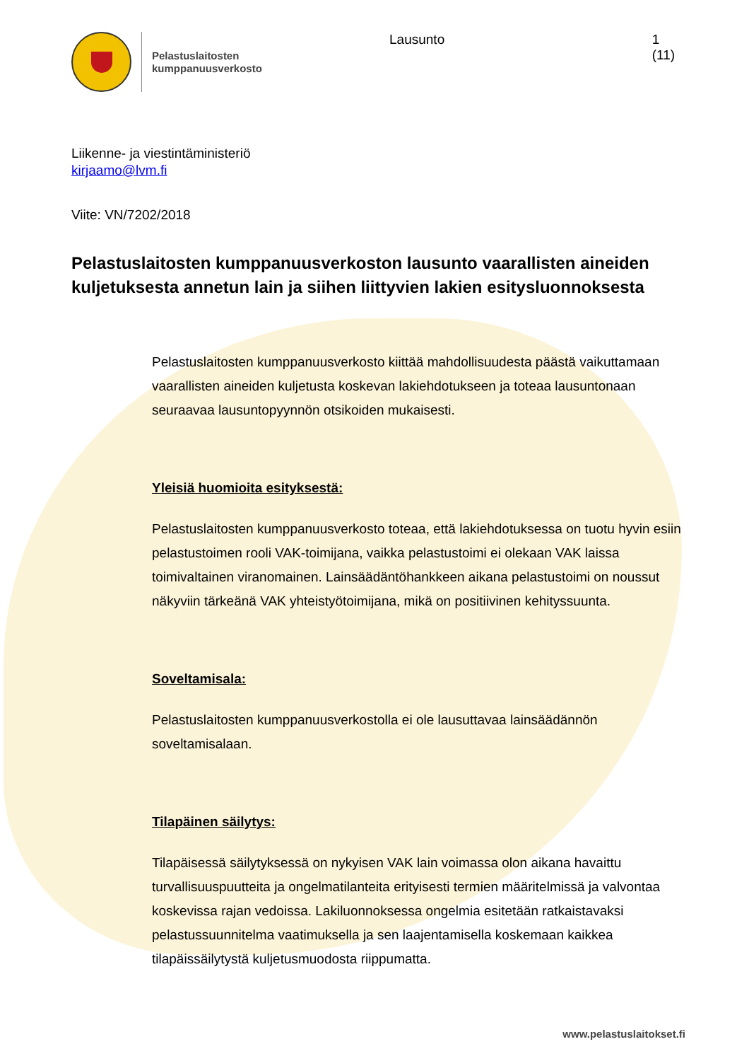Pelastuslaitosten
kumppanuusverkosto
Lausunto 1 (11)
Liikenne- ja viestintäministeriö
kirjaamo@lvm.fi
Viite: VN/7202/2018
Pelastuslaitosten kumppanuusverkoston lausunto vaarallisten aineiden kuljetuksesta annetun lain ja siihen liittyvien lakien esitysluonnoksesta
Pelastuslaitosten kumppanuusverkosto kiittää mahdollisuudesta päästä vaikuttamaan vaarallisten aineiden kuljetusta koskevan lakiehdotukseen ja toteaa lausuntonaan seuraavaa lausuntopyynnön otsikoiden mukaisesti.
Yleisiä huomioita esityksestä:
Pelastuslaitosten kumppanuusverkosto toteaa, että lakiehdotuksessa on tuotu hyvin esiin pelastustoimen rooli VAK-toimijana, vaikka pelastustoimi ei olekaan VAK laissa toimivaltainen viranomainen. Lainsäädäntöhankkeen aikana pelastustoimi on noussut näkyviin tärkeänä VAK yhteistyötoimijana, mikä on positiivinen kehityssuunta.
Soveltamisala:
Pelastuslaitosten kumppanuusverkostolla ei ole lausuttavaa lainsäädännön soveltamisalaan.
Tilapäinen säilytys:
Tilapäisessä säilytyksessä on nykyisen VAK lain voimassa olon aikana havaittu turvallisuuspuutteita ja ongelmatilanteita erityisesti termien määritelmissä ja valvontaa koskevissa rajan vedoissa. Lakiluonnoksessa ongelmia esitetään ratkaistavaksi pelastussuunnitelma vaatimuksella ja sen laajentamisella koskemaan kaikkea tilapäissäilytystä kuljetusmuodosta riippumatta.
www.pelastuslaitokset.fi